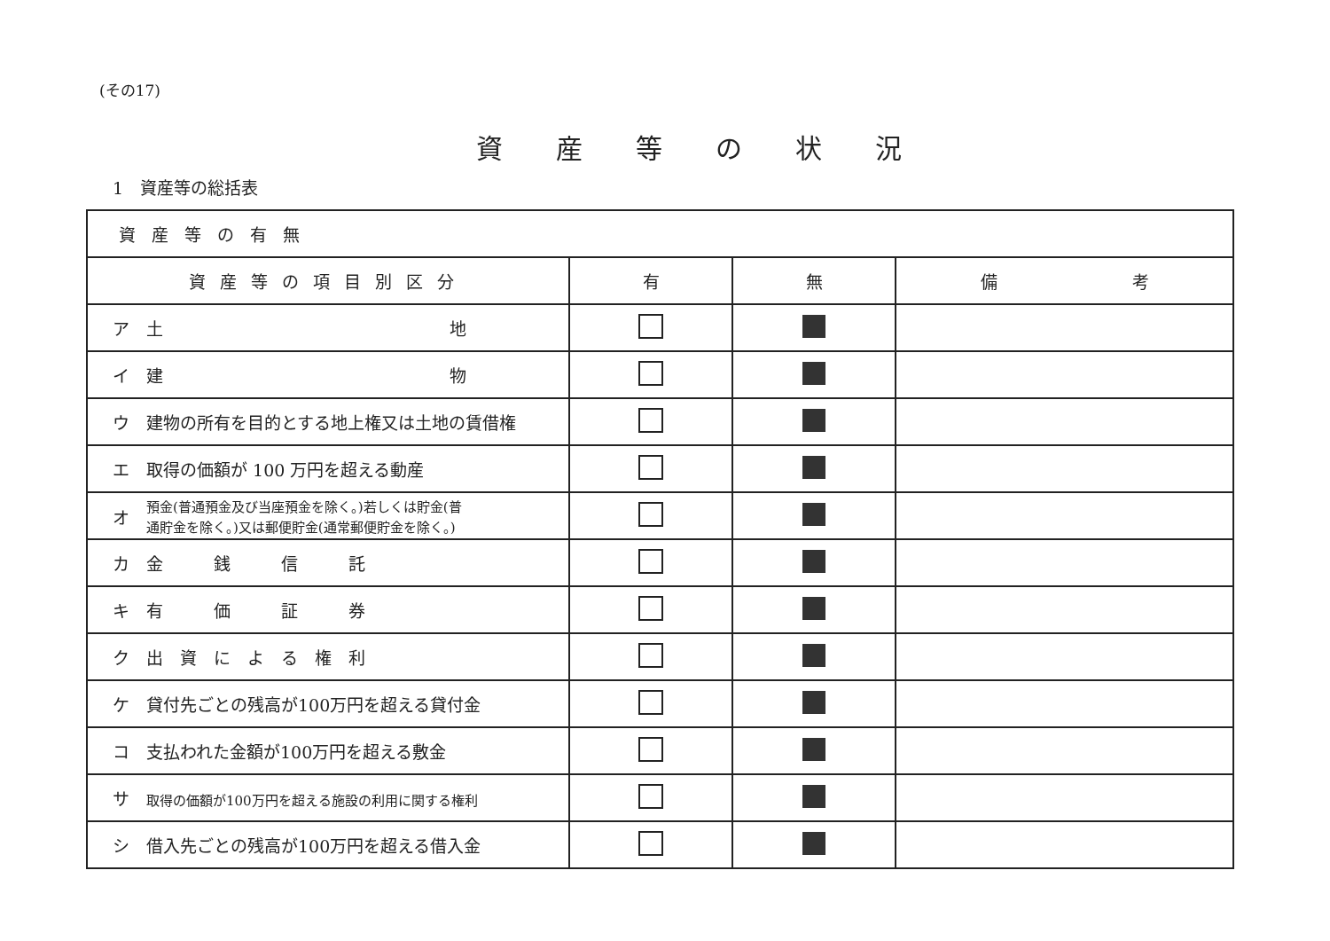(その17)
資産等の状況
1　資産等の総括表
| 資産等の有無 | | | |
| --- | --- | --- | --- |
| 資産等の項目別区分 | 有 | 無 | 備 考 |
| ア 土 地 | | | |
| イ 建 物 | | | |
| ウ 建物の所有を目的とする地上権又は土地の賃借権 | | | |
| エ 取得の価額が 100 万円を超える動産 | | | |
| オ 預金(普通預金及び当座預金を除く。)若しくは貯金(普 通貯金を除く。)又は郵便貯金(通常郵便貯金を除く。) | | | |
| カ 金 銭 信 託 | | | |
| キ 有 価 証 券 | | | |
| ク 出 資 に よ る 権 利 | | | |
| ケ 貸付先ごとの残高が100万円を超える貸付金 | | | |
| コ 支払われた金額が100万円を超える敷金 | | | |
| サ 取得の価額が100万円を超える施設の利用に関する権利 | | | |
| シ 借入先ごとの残高が100万円を超える借入金 | | | |